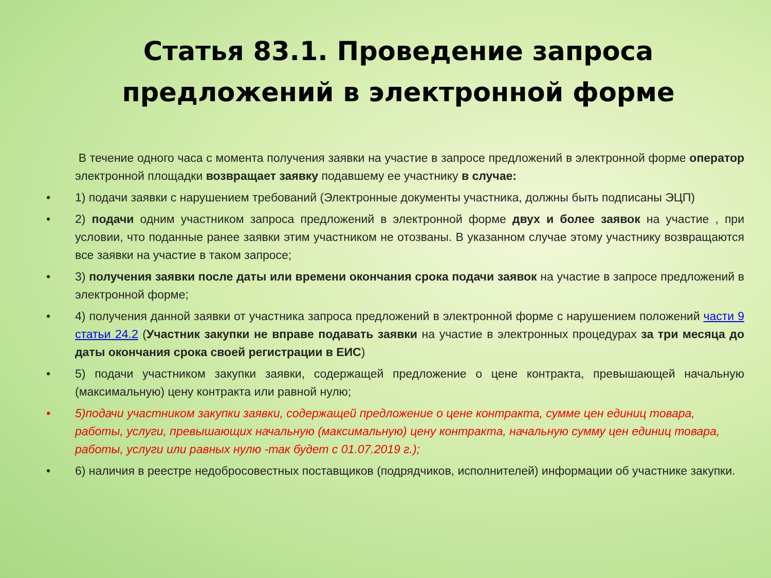Статья 83.1. Проведение запроса
предложений в электронной форме
В течение одного часа с момента получения заявки на участие в запросе предложений в электронной форме оператор электронной площадки возвращает заявку подавшему ее участнику в случае:
• 1) подачи заявки с нарушением требований (Электронные документы участника, должны быть подписаны ЭЦП)
• 2) подачи одним участником запроса предложений в электронной форме двух и более заявок на участие , при условии, что поданные ранее заявки этим участником не отозваны. В указанном случае этому участнику возвращаются все заявки на участие в таком запросе;
• 3) получения заявки после даты или времени окончания срока подачи заявок на участие в запросе предложений в электронной форме;
• 4) получения данной заявки от участника запроса предложений в электронной форме с нарушением положений части 9 статьи 24.2 (Участник закупки не вправе подавать заявки на участие в электронных процедурах за три месяца до даты окончания срока своей регистрации в ЕИС)
• 5) подачи участником закупки заявки, содержащей предложение о цене контракта, превышающей начальную (максимальную) цену контракта или равной нулю;
• 5)подачи участником закупки заявки, содержащей предложение о цене контракта, сумме цен единиц товара, работы, услуги, превышающих начальную (максимальную) цену контракта, начальную сумму цен единиц товара, работы, услуги или равных нулю -так будет с 01.07.2019 г.);
• 6) наличия в реестре недобросовестных поставщиков (подрядчиков, исполнителей) информации об участнике закупки.